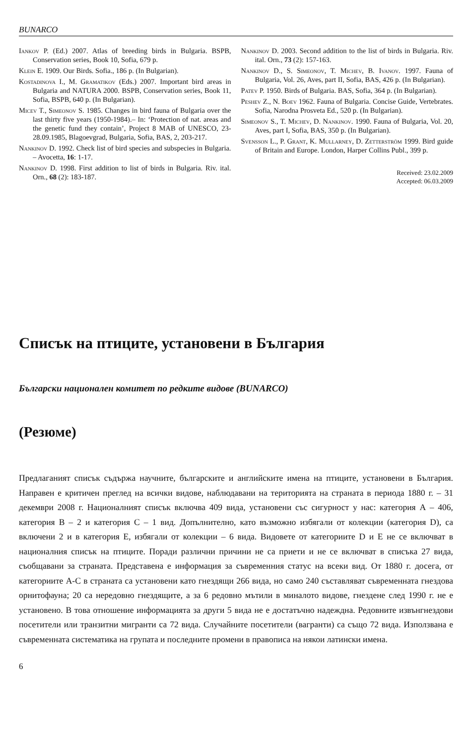BUNARCO
Iankov P. (Ed.) 2007. Atlas of breeding birds in Bulgaria. BSPB, Conservation series, Book 10, Sofia, 679 p.
Klein E. 1909. Our Birds. Sofia., 186 p. (In Bulgarian).
Kostadinova I., M. Gramatikov (Eds.) 2007. Important bird areas in Bulgaria and NATURA 2000. BSPB, Conservation series, Book 11, Sofia, BSPB, 640 p. (In Bulgarian).
Micev T., Simeonov S. 1985. Changes in bird fauna of Bulgaria over the last thirty five years (1950-1984).– In: ‘Protection of nat. areas and the genetic fund they contain’, Project 8 MAB of UNESCO, 23-28.09.1985, Blagoevgrad, Bulgaria, Sofia, BAS, 2, 203-217.
Nankinov D. 1992. Check list of bird species and subspecies in Bulgaria. – Avocetta, 16: 1-17.
Nankinov D. 1998. First addition to list of birds in Bulgaria. Riv. ital. Orn., 68 (2): 183-187.
Nankinov D. 2003. Second addition to the list of birds in Bulgaria. Riv. ital. Orn., 73 (2): 157-163.
Nankinov D., S. Simeonov, T. Michev, B. Ivanov. 1997. Fauna of Bulgaria, Vol. 26, Aves, part II, Sofia, BAS, 426 p. (In Bulgarian).
Patev P. 1950. Birds of Bulgaria. BAS, Sofia, 364 p. (In Bulgarian).
Peshev Z., N. Boev 1962. Fauna of Bulgaria. Concise Guide, Vertebrates. Sofia, Narodna Prosveta Ed., 520 p. (In Bulgarian).
Simeonov S., T. Michev, D. Nankinov. 1990. Fauna of Bulgaria, Vol. 20, Aves, part I, Sofia, BAS, 350 p. (In Bulgarian).
Svensson L., P. Grant, K. Mullarney, D. Zetterström 1999. Bird guide of Britain and Europe. London, Harper Collins Publ., 399 p.
Received: 23.02.2009
Accepted: 06.03.2009
Списък на птиците, установени в България
Български национален комитет по редките видове (BUNARCO)
(Резюме)
Предлаганият списък съдържа научните, българските и английските имена на птиците, установени в България. Направен е критичен преглед на всички видове, наблюдавани на територията на страната в периода 1880 г. – 31 декември 2008 г. Националният списък включва 409 вида, установени със сигурност у нас: категория А – 406, категория В – 2 и категория С – 1 вид. Допълнително, като възможно избягали от колекции (категория D), са включени 2 и в категория Е, избягали от колекции – 6 вида. Видовете от категориите D и Е не се включват в националния списък на птиците. Поради различни причини не са приети и не се включват в списъка 27 вида, съобщавани за страната. Представена е информация за съвременния статус на всеки вид. От 1880 г. досега, от категориите А-С в страната са установени като гнездящи 266 вида, но само 240 съставляват съвременната гнездова орнитофауна; 20 са нередовно гнездящите, а за 6 редовно мътили в миналото видове, гнездене след 1990 г. не е установено. В това отношение информацията за други 5 вида не е достатъчно надеждна. Редовните извънгнездови посетители или транзитни мигранти са 72 вида. Случайните посетители (вагранти) са също 72 вида. Използвана е съвременната систематика на групата и последните промени в правописа на някои латински имена.
6